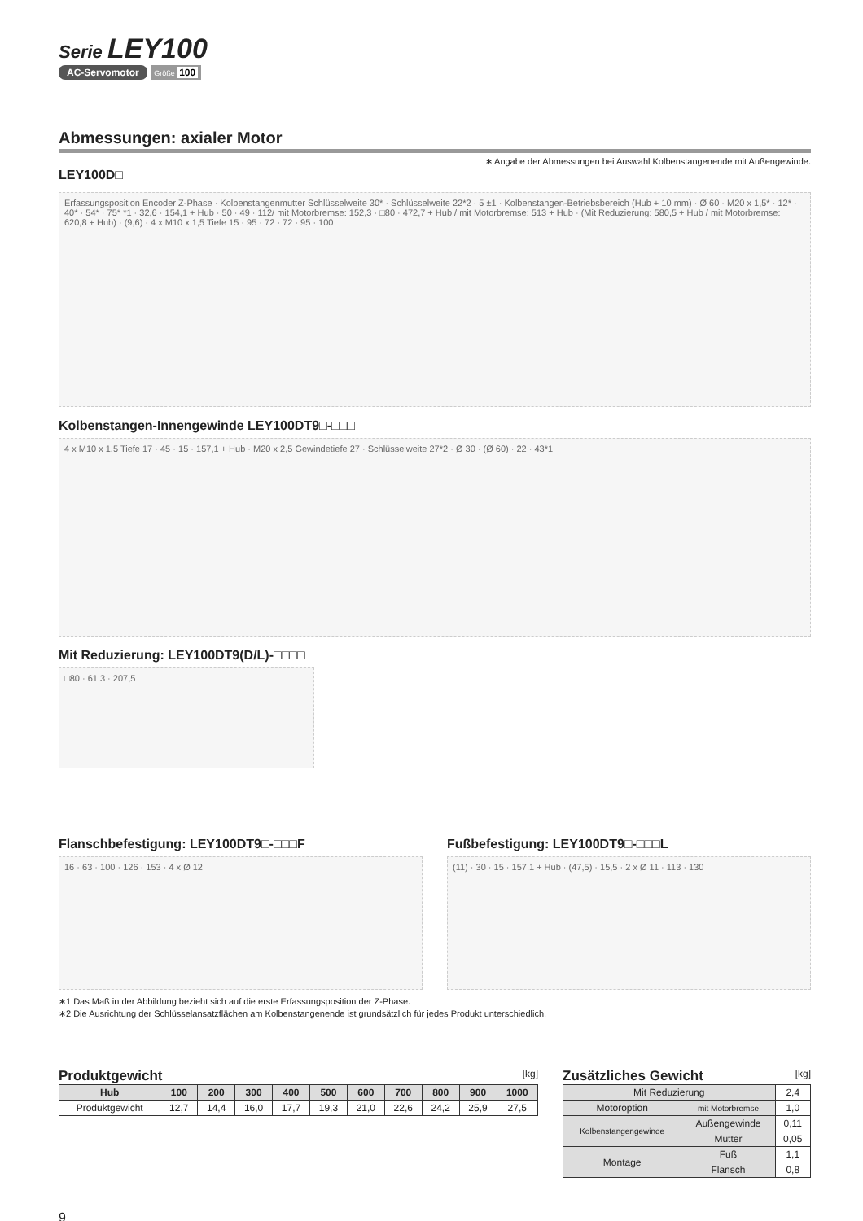Serie LEY100
AC-Servomotor Größe 100
Abmessungen: axialer Motor
LEY100D□
∗ Angabe der Abmessungen bei Auswahl Kolbenstangenende mit Außengewinde.
Erfassungsposition Encoder Z-Phase · Kolbenstangenmutter Schlüsselweite 30* · Schlüsselweite 22*2 · 5 ±1 · Kolbenstangen-Betriebsbereich (Hub + 10 mm) · Ø 60 · M20 x 1,5* · 12* · 40* · 54* · 75* *1 · 32,6 · 154,1 + Hub · 50 · 49 · 112/ mit Motorbremse: 152,3 · □80 · 472,7 + Hub / mit Motorbremse: 513 + Hub · (Mit Reduzierung: 580,5 + Hub / mit Motorbremse: 620,8 + Hub) · (9,6) · 4 x M10 x 1,5 Tiefe 15 · 95 · 72 · 72 · 95 · 100
Kolbenstangen-Innengewinde LEY100DT9□-□□□
4 x M10 x 1,5 Tiefe 17 · 45 · 15 · 157,1 + Hub · M20 x 2,5 Gewindetiefe 27 · Schlüsselweite 27*2 · Ø 30 · (Ø 60) · 22 · 43*1
Mit Reduzierung: LEY100DT9(D/L)-□□□□
□80 · 61,3 · 207,5
Flanschbefestigung: LEY100DT9□-□□□F
16 · 63 · 100 · 126 · 153 · 4 x Ø 12
Fußbefestigung: LEY100DT9□-□□□L
(11) · 30 · 15 · 157,1 + Hub · (47,5) · 15,5 · 2 x Ø 11 · 113 · 130
∗1 Das Maß in der Abbildung bezieht sich auf die erste Erfassungsposition der Z-Phase.
∗2 Die Ausrichtung der Schlüsselansatzflächen am Kolbenstangenende ist grundsätzlich für jedes Produkt unterschiedlich.
Produktgewicht [kg]
| Hub | 100 | 200 | 300 | 400 | 500 | 600 | 700 | 800 | 900 | 1000 |
| --- | --- | --- | --- | --- | --- | --- | --- | --- | --- | --- |
| Produktgewicht | 12,7 | 14,4 | 16,0 | 17,7 | 19,3 | 21,0 | 22,6 | 24,2 | 25,9 | 27,5 |
Zusätzliches Gewicht [kg]
| Mit Reduzierung | | 2,4 |
| Motoroption | mit Motorbremse | 1,0 |
| Kolbenstangengewinde | Außengewinde | 0,11 |
| | Mutter | 0,05 |
| Montage | Fuß | 1,1 |
| | Flansch | 0,8 |
9